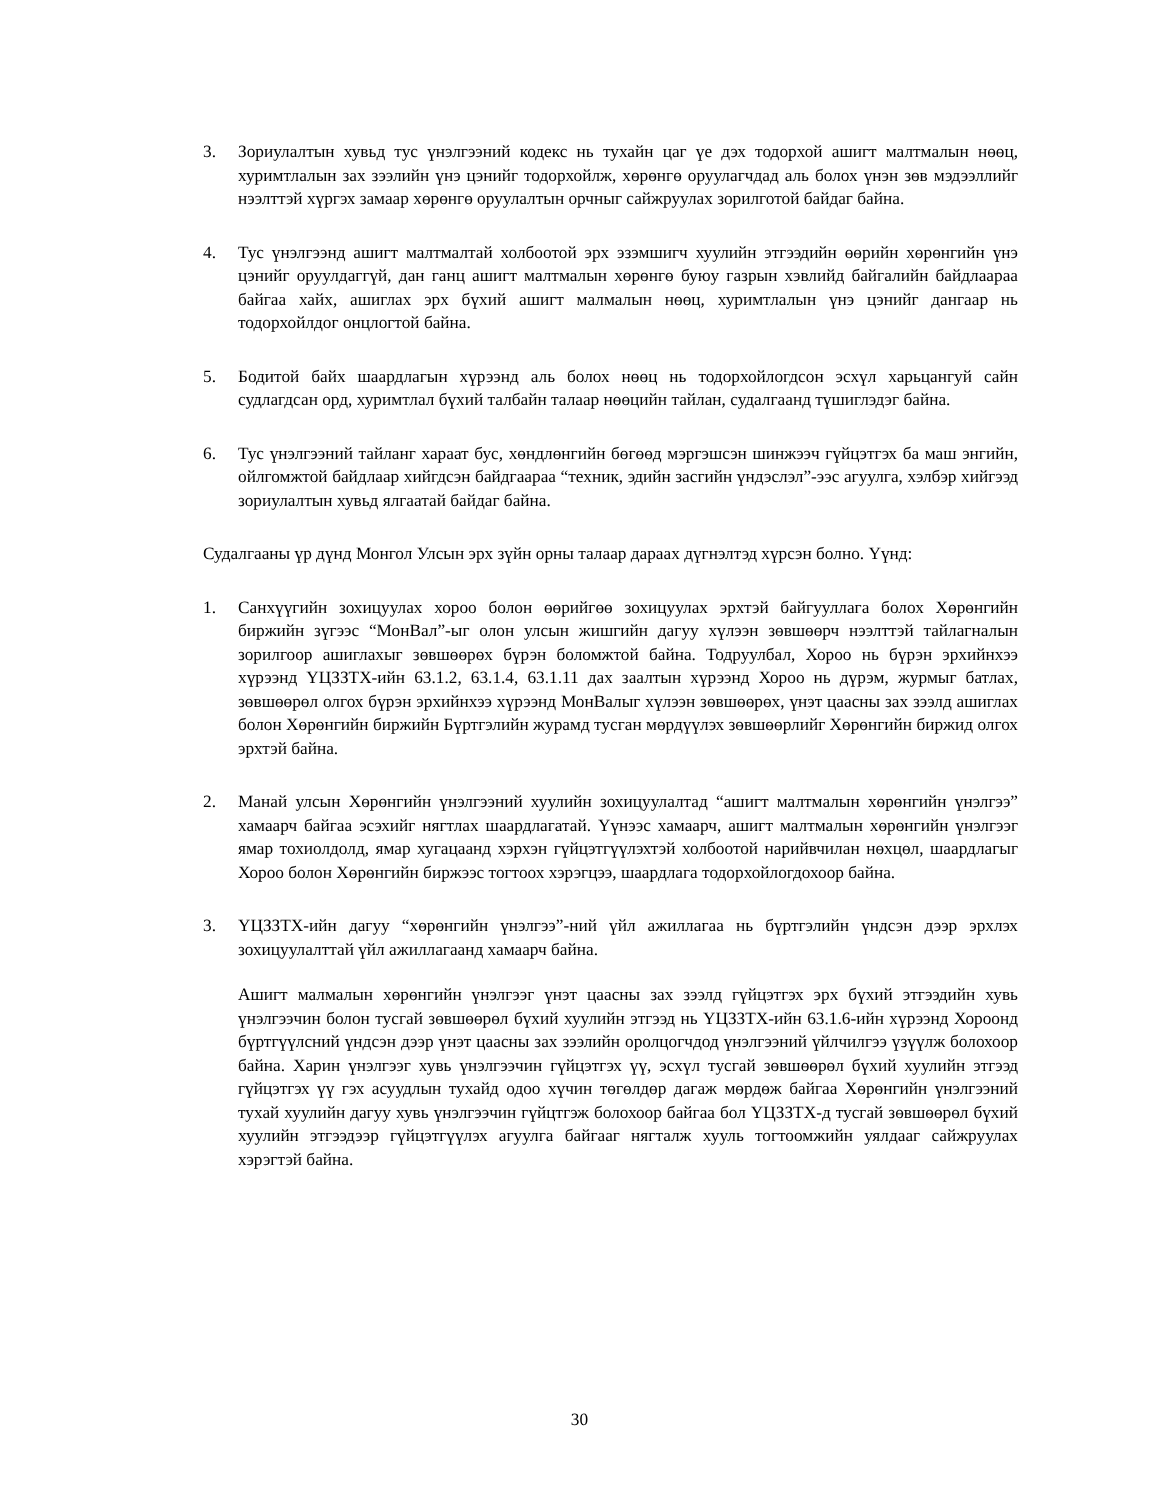3. Зориулалтын хувьд тус үнэлгээний кодекс нь тухайн цаг үе дэх тодорхой ашигт малтмалын нөөц, хуримтлалын зах зээлийн үнэ цэнийг тодорхойлж, хөрөнгө оруулагчдад аль болох үнэн зөв мэдээллийг нээлттэй хүргэх замаар хөрөнгө оруулалтын орчныг сайжруулах зорилготой байдаг байна.
4. Тус үнэлгээнд ашигт малтмалтай холбоотой эрх эзэмшигч хуулийн этгээдийн өөрийн хөрөнгийн үнэ цэнийг оруулдаггүй, дан ганц ашигт малтмалын хөрөнгө буюу газрын хэвлийд байгалийн байдлаараа байгаа хайх, ашиглах эрх бүхий ашигт малмалын нөөц, хуримтлалын үнэ цэнийг дангаар нь тодорхойлдог онцлогтой байна.
5. Бодитой байх шаардлагын хүрээнд аль болох нөөц нь тодорхойлогдсон эсхүл харьцангуй сайн судлагдсан орд, хуримтлал бүхий талбайн талаар нөөцийн тайлан, судалгаанд түшиглэдэг байна.
6. Тус үнэлгээний тайланг хараат бус, хөндлөнгийн бөгөөд мэргэшсэн шинжээч гүйцэтгэх ба маш энгийн, ойлгомжтой байдлаар хийгдсэн байдгаараа “техник, эдийн засгийн үндэслэл”-ээс агуулга, хэлбэр хийгээд зориулалтын хувьд ялгаатай байдаг байна.
Судалгааны үр дүнд Монгол Улсын эрх зүйн орны талаар дараах дүгнэлтэд хүрсэн болно. Үүнд:
1. Санхүүгийн зохицуулах хороо болон өөрийгөө зохицуулах эрхтэй байгууллага болох Хөрөнгийн биржийн зүгээс “МонВал”-ыг олон улсын жишгийн дагуу хүлээн зөвшөөрч нээлттэй тайлагналын зорилгоор ашиглахыг зөвшөөрөх бүрэн боломжтой байна. Тодруулбал, Хороо нь бүрэн эрхийнхээ хүрээнд ҮЦЗЗТХ-ийн 63.1.2, 63.1.4, 63.1.11 дах заалтын хүрээнд Хороо нь дүрэм, журмыг батлах, зөвшөөрөл олгох бүрэн эрхийнхээ хүрээнд МонВалыг хүлээн зөвшөөрөх, үнэт цаасны зах зээлд ашиглах болон Хөрөнгийн биржийн Бүртгэлийн журамд тусган мөрдүүлэх зөвшөөрлийг Хөрөнгийн биржид олгох эрхтэй байна.
2. Манай улсын Хөрөнгийн үнэлгээний хуулийн зохицуулалтад “ашигт малтмалын хөрөнгийн үнэлгээ” хамаарч байгаа эсэхийг нягтлах шаардлагатай. Үүнээс хамаарч, ашигт малтмалын хөрөнгийн үнэлгээг ямар тохиолдолд, ямар хугацаанд хэрхэн гүйцэтгүүлэхтэй холбоотой нарийвчилан нөхцөл, шаардлагыг Хороо болон Хөрөнгийн биржээс тогтоох хэрэгцээ, шаардлага тодорхойлогдохоор байна.
3. ҮЦЗЗТХ-ийн дагуу “хөрөнгийн үнэлгээ”-ний үйл ажиллагаа нь бүртгэлийн үндсэн дээр эрхлэх зохицуулалттай үйл ажиллагаанд хамаарч байна.
Ашигт малмалын хөрөнгийн үнэлгээг үнэт цаасны зах зээлд гүйцэтгэх эрх бүхий этгээдийн хувь үнэлгээчин болон тусгай зөвшөөрөл бүхий хуулийн этгээд нь ҮЦЗЗТХ-ийн 63.1.6-ийн хүрээнд Хороонд бүртгүүлсний үндсэн дээр үнэт цаасны зах зээлийн оролцогчдод үнэлгээний үйлчилгээ үзүүлж болохоор байна. Харин үнэлгээг хувь үнэлгээчин гүйцэтгэх үү, эсхүл тусгай зөвшөөрөл бүхий хуулийн этгээд гүйцэтгэх үү гэх асуудлын тухайд одоо хүчин төгөлдөр дагаж мөрдөж байгаа Хөрөнгийн үнэлгээний тухай хуулийн дагуу хувь үнэлгээчин гүйцтгэж болохоор байгаа бол ҮЦЗЗТХ-д тусгай зөвшөөрөл бүхий хуулийн этгээдээр гүйцэтгүүлэх агуулга байгааг нягталж хууль тогтоомжийн уялдааг сайжруулах хэрэгтэй байна.
30